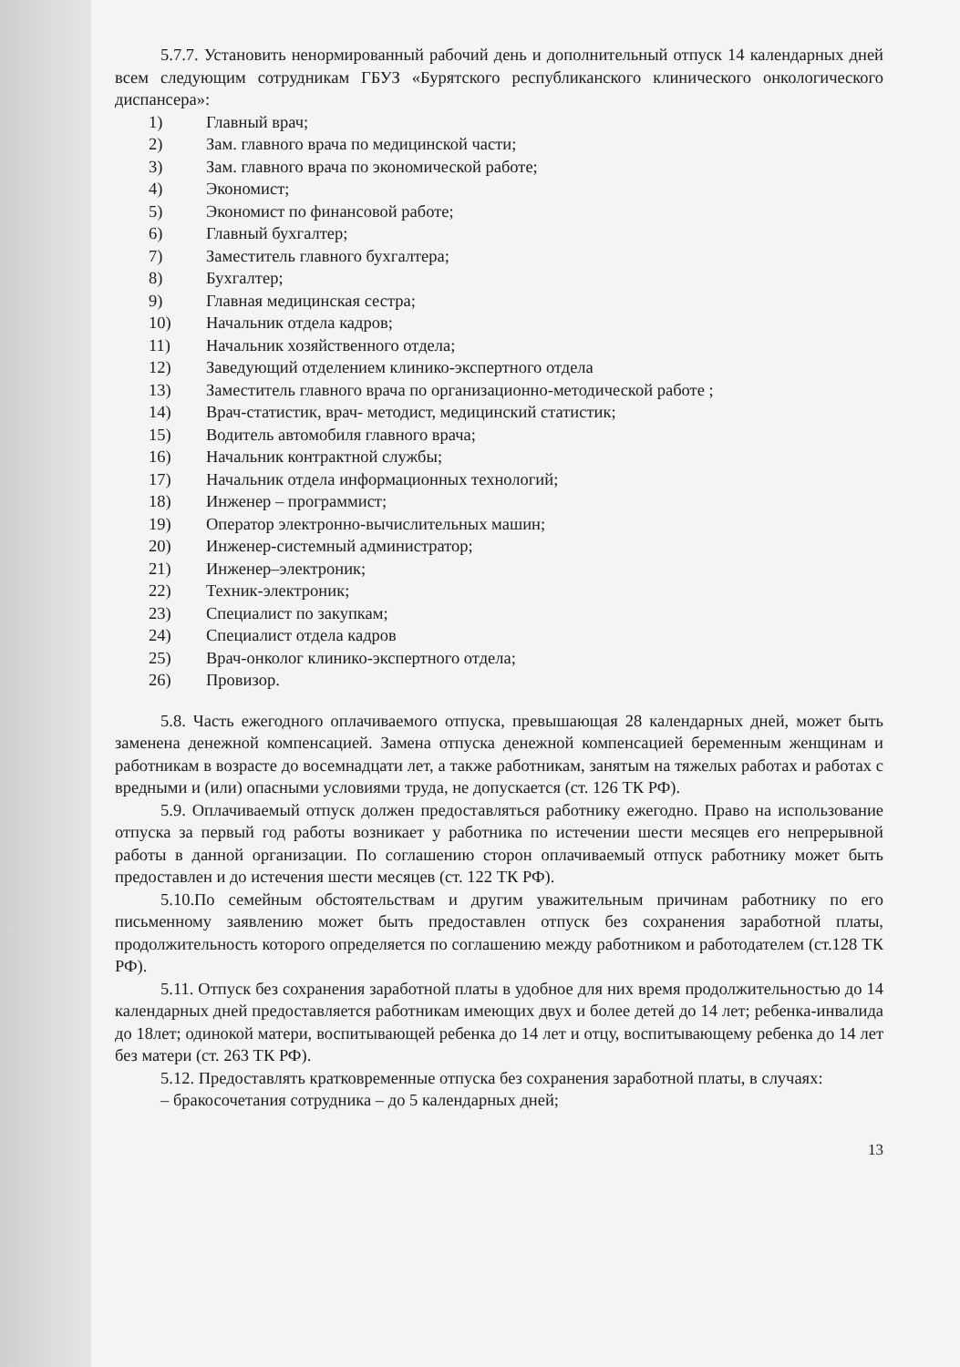5.7.7. Установить ненормированный рабочий день и дополнительный отпуск 14 календарных дней всем следующим сотрудникам ГБУЗ «Бурятского республиканского клинического онкологического диспансера»:
1) Главный врач;
2) Зам. главного врача по медицинской части;
3) Зам. главного врача по экономической работе;
4) Экономист;
5) Экономист по финансовой работе;
6) Главный бухгалтер;
7) Заместитель главного бухгалтера;
8) Бухгалтер;
9) Главная медицинская сестра;
10) Начальник отдела кадров;
11) Начальник хозяйственного отдела;
12) Заведующий отделением клинико-экспертного отдела
13) Заместитель главного врача по организационно-методической работе ;
14) Врач-статистик, врач- методист, медицинский статистик;
15) Водитель автомобиля главного врача;
16) Начальник контрактной службы;
17) Начальник отдела информационных технологий;
18) Инженер – программист;
19) Оператор электронно-вычислительных машин;
20) Инженер-системный администратор;
21) Инженер–электроник;
22) Техник-электроник;
23) Специалист по закупкам;
24) Специалист отдела кадров
25) Врач-онколог клинико-экспертного отдела;
26) Провизор.
5.8. Часть ежегодного оплачиваемого отпуска, превышающая 28 календарных дней, может быть заменена денежной компенсацией. Замена отпуска денежной компенсацией беременным женщинам и работникам в возрасте до восемнадцати лет, а также работникам, занятым на тяжелых работах и работах с вредными и (или) опасными условиями труда, не допускается (ст. 126 ТК РФ).
5.9. Оплачиваемый отпуск должен предоставляться работнику ежегодно. Право на использование отпуска за первый год работы возникает у работника по истечении шести месяцев его непрерывной работы в данной организации. По соглашению сторон оплачиваемый отпуск работнику может быть предоставлен и до истечения шести месяцев (ст. 122 ТК РФ).
5.10.По семейным обстоятельствам и другим уважительным причинам работнику по его письменному заявлению может быть предоставлен отпуск без сохранения заработной платы, продолжительность которого определяется по соглашению между работником и работодателем (ст.128 ТК РФ).
5.11. Отпуск без сохранения заработной платы в удобное для них время продолжительностью до 14 календарных дней предоставляется работникам имеющих двух и более детей до 14 лет; ребенка-инвалида до 18лет; одинокой матери, воспитывающей ребенка до 14 лет и отцу, воспитывающему ребенка до 14 лет без матери (ст. 263 ТК РФ).
5.12. Предоставлять кратковременные отпуска без сохранения заработной платы, в случаях:
– бракосочетания сотрудника – до 5 календарных дней;
13